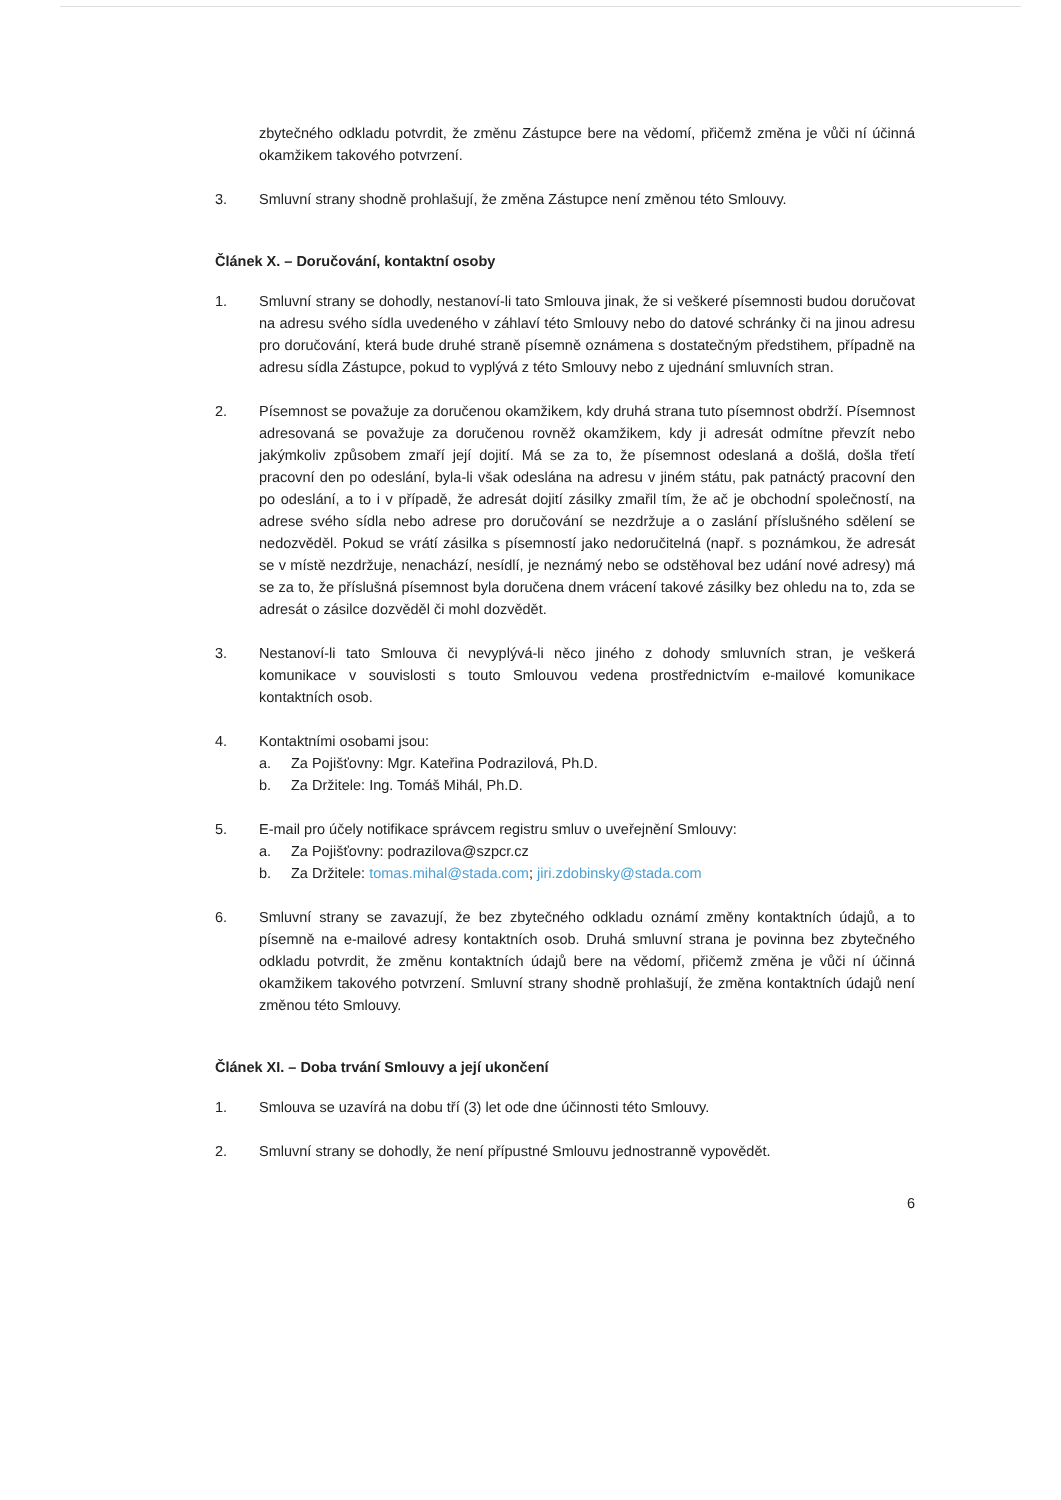zbytečného odkladu potvrdit, že změnu Zástupce bere na vědomí, přičemž změna je vůči ní účinná okamžikem takového potvrzení.
3. Smluvní strany shodně prohlašují, že změna Zástupce není změnou této Smlouvy.
Článek X. – Doručování, kontaktní osoby
1. Smluvní strany se dohodly, nestanoví-li tato Smlouva jinak, že si veškeré písemnosti budou doručovat na adresu svého sídla uvedeného v záhlaví této Smlouvy nebo do datové schránky či na jinou adresu pro doručování, která bude druhé straně písemně oznámena s dostatečným předstihem, případně na adresu sídla Zástupce, pokud to vyplývá z této Smlouvy nebo z ujednání smluvních stran.
2. Písemnost se považuje za doručenou okamžikem, kdy druhá strana tuto písemnost obdrží. Písemnost adresovaná se považuje za doručenou rovněž okamžikem, kdy ji adresát odmítne převzít nebo jakýmkoliv způsobem zmaří její dojití. Má se za to, že písemnost odeslaná a došlá, došla třetí pracovní den po odeslání, byla-li však odeslána na adresu v jiném státu, pak patnáctý pracovní den po odeslání, a to i v případě, že adresát dojití zásilky zmařil tím, že ač je obchodní společností, na adrese svého sídla nebo adrese pro doručování se nezdržuje a o zaslání příslušného sdělení se nedozvěděl. Pokud se vrátí zásilka s písemností jako nedoručitelná (např. s poznámkou, že adresát se v místě nezdržuje, nenachází, nesídlí, je neznámý nebo se odstěhoval bez udání nové adresy) má se za to, že příslušná písemnost byla doručena dnem vrácení takové zásilky bez ohledu na to, zda se adresát o zásilce dozvěděl či mohl dozvědět.
3. Nestanoví-li tato Smlouva či nevyplývá-li něco jiného z dohody smluvních stran, je veškerá komunikace v souvislosti s touto Smlouvou vedena prostřednictvím e-mailové komunikace kontaktních osob.
4. Kontaktními osobami jsou:
a. Za Pojišťovny: Mgr. Kateřina Podrazilová, Ph.D.
b. Za Držitele: Ing. Tomáš Mihál, Ph.D.
5. E-mail pro účely notifikace správcem registru smluv o uveřejnění Smlouvy:
a. Za Pojišťovny: podrazilova@szpcr.cz
b. Za Držitele: tomas.mihal@stada.com; jiri.zdobinsky@stada.com
6. Smluvní strany se zavazují, že bez zbytečného odkladu oznámí změny kontaktních údajů, a to písemně na e-mailové adresy kontaktních osob. Druhá smluvní strana je povinna bez zbytečného odkladu potvrdit, že změnu kontaktních údajů bere na vědomí, přičemž změna je vůči ní účinná okamžikem takového potvrzení. Smluvní strany shodně prohlašují, že změna kontaktních údajů není změnou této Smlouvy.
Článek XI. – Doba trvání Smlouvy a její ukončení
1. Smlouva se uzavírá na dobu tří (3) let ode dne účinnosti této Smlouvy.
2. Smluvní strany se dohodly, že není přípustné Smlouvu jednostranně vypovědět.
6